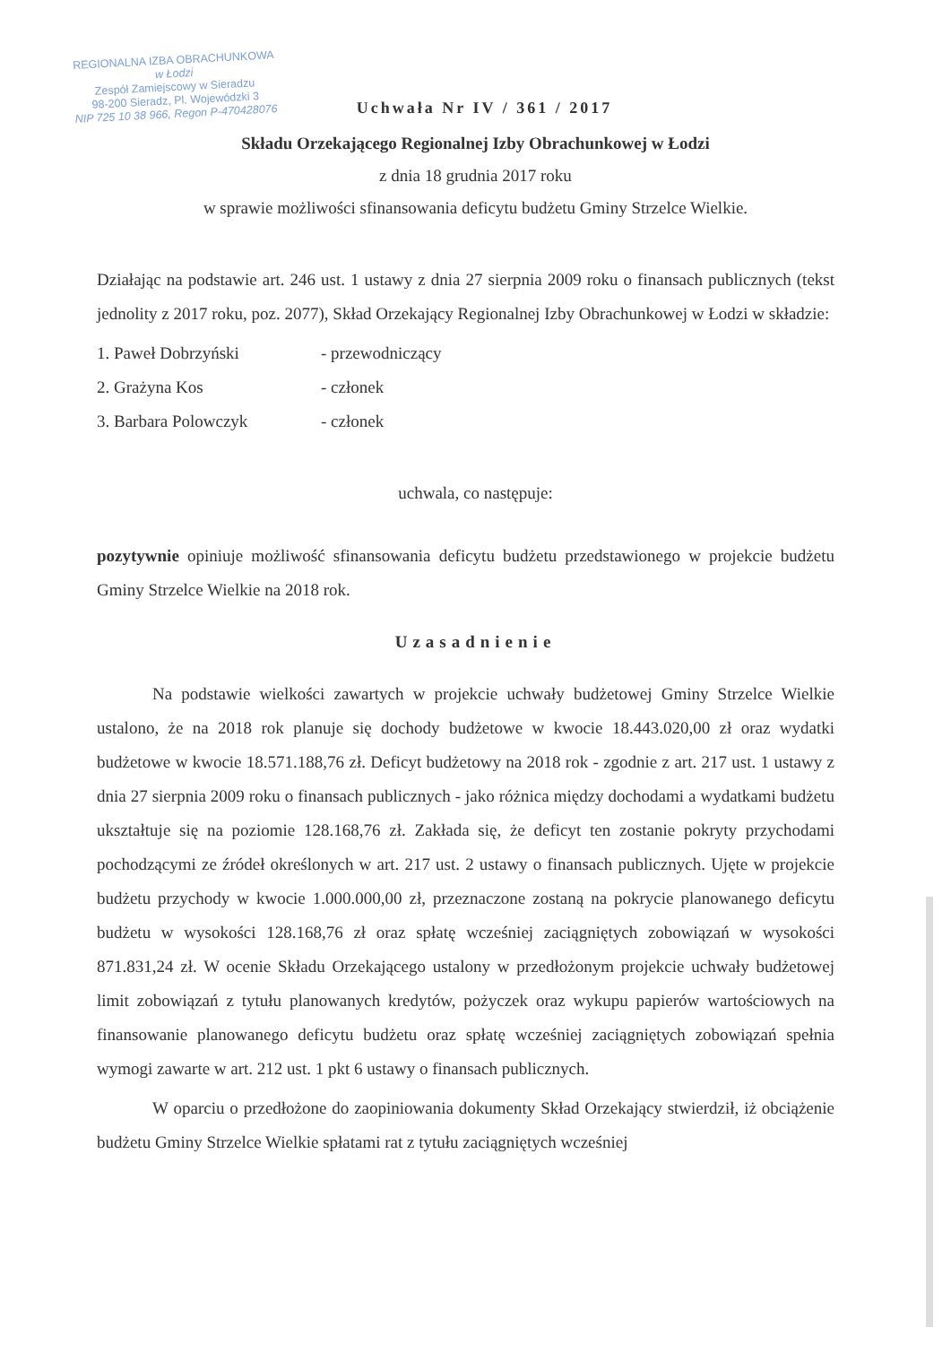REGIONALNA IZBA OBRACHUNKOWA
w Łodzi
Zespół Zamiejscowy w Sieradzu
98-200 Sieradz, Pl. Wojewódzki 3
NIP 725 10 38 966, Regon P-470428076
Uchwała Nr IV / 361 / 2017
Składu Orzekającego Regionalnej Izby Obrachunkowej w Łodzi
z dnia 18 grudnia 2017 roku
w sprawie możliwości sfinansowania deficytu budżetu Gminy Strzelce Wielkie.
Działając na podstawie art. 246 ust. 1 ustawy z dnia 27 sierpnia 2009 roku o finansach publicznych (tekst jednolity z 2017 roku, poz. 2077), Skład Orzekający Regionalnej Izby Obrachunkowej w Łodzi w składzie:
1. Paweł Dobrzyński - przewodniczący
2. Grażyna Kos - członek
3. Barbara Polowczyk - członek
uchwala, co następuje:
pozytywnie opiniuje możliwość sfinansowania deficytu budżetu przedstawionego w projekcie budżetu Gminy Strzelce Wielkie na 2018 rok.
Uzasadnienie
Na podstawie wielkości zawartych w projekcie uchwały budżetowej Gminy Strzelce Wielkie ustalono, że na 2018 rok planuje się dochody budżetowe w kwocie 18.443.020,00 zł oraz wydatki budżetowe w kwocie 18.571.188,76 zł. Deficyt budżetowy na 2018 rok - zgodnie z art. 217 ust. 1 ustawy z dnia 27 sierpnia 2009 roku o finansach publicznych - jako różnica między dochodami a wydatkami budżetu ukształtuje się na poziomie 128.168,76 zł. Zakłada się, że deficyt ten zostanie pokryty przychodami pochodzącymi ze źródeł określonych w art. 217 ust. 2 ustawy o finansach publicznych. Ujęte w projekcie budżetu przychody w kwocie 1.000.000,00 zł, przeznaczone zostaną na pokrycie planowanego deficytu budżetu w wysokości 128.168,76 zł oraz spłatę wcześniej zaciągniętych zobowiązań w wysokości 871.831,24 zł. W ocenie Składu Orzekającego ustalony w przedłożonym projekcie uchwały budżetowej limit zobowiązań z tytułu planowanych kredytów, pożyczek oraz wykupu papierów wartościowych na finansowanie planowanego deficytu budżetu oraz spłatę wcześniej zaciągniętych zobowiązań spełnia wymogi zawarte w art. 212 ust. 1 pkt 6 ustawy o finansach publicznych.
W oparciu o przedłożone do zaopiniowania dokumenty Skład Orzekający stwierdził, iż obciążenie budżetu Gminy Strzelce Wielkie spłatami rat z tytułu zaciągniętych wcześniej